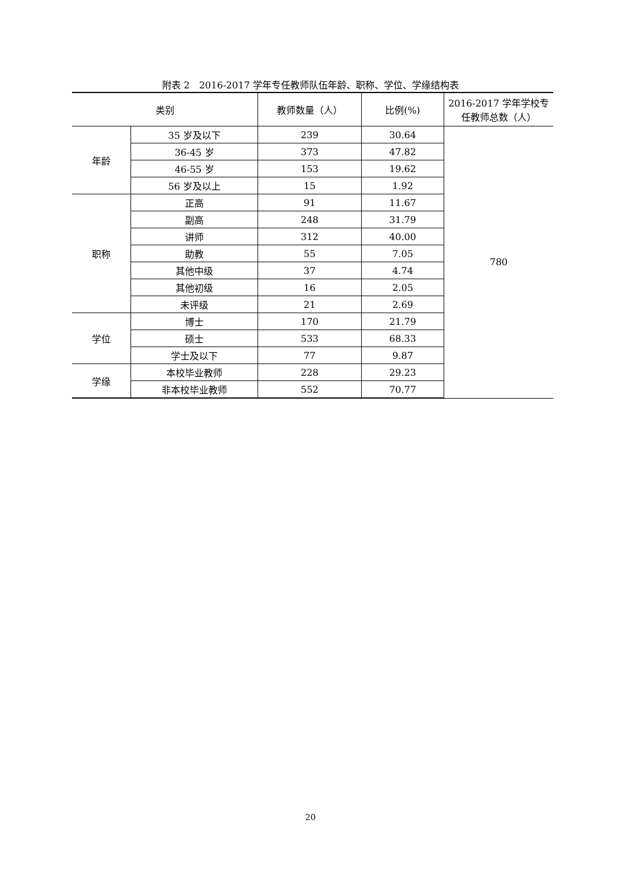附表 2　2016-2017 学年专任教师队伍年龄、职称、学位、学缘结构表
| 类别 | | 教师数量（人） | 比例(%) | 2016-2017 学年学校专任教师总数（人） |
| --- | --- | --- | --- | --- |
| 年龄 | 35 岁及以下 | 239 | 30.64 | 780 |
| | 36-45 岁 | 373 | 47.82 | |
| | 46-55 岁 | 153 | 19.62 | |
| | 56 岁及以上 | 15 | 1.92 | |
| 职称 | 正高 | 91 | 11.67 | |
| | 副高 | 248 | 31.79 | |
| | 讲师 | 312 | 40.00 | |
| | 助教 | 55 | 7.05 | |
| | 其他中级 | 37 | 4.74 | |
| | 其他初级 | 16 | 2.05 | |
| | 未评级 | 21 | 2.69 | |
| 学位 | 博士 | 170 | 21.79 | |
| | 硕士 | 533 | 68.33 | |
| | 学士及以下 | 77 | 9.87 | |
| 学缘 | 本校毕业教师 | 228 | 29.23 | |
| | 非本校毕业教师 | 552 | 70.77 | |
20